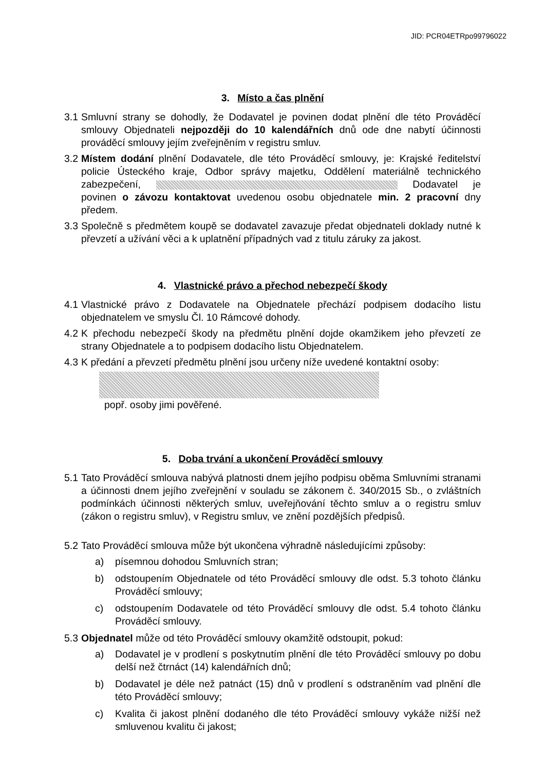JID: PCR04ETRpo99796022
3. Místo a čas plnění
3.1 Smluvní strany se dohodly, že Dodavatel je povinen dodat plnění dle této Prováděcí smlouvy Objednateli nejpozději do 10 kalendářních dnů ode dne nabytí účinnosti prováděcí smlouvy jejím zveřejněním v registru smluv.
3.2 Místem dodání plnění Dodavatele, dle této Prováděcí smlouvy, je: Krajské ředitelství policie Ústeckého kraje, Odbor správy majetku, Oddělení materiálně technického zabezpečení, Dodavatel je povinen o závozu kontaktovat uvedenou osobu objednatele min. 2 pracovní dny předem.
3.3 Společně s předmětem koupě se dodavatel zavazuje předat objednateli doklady nutné k převzetí a užívání věci a k uplatnění případných vad z titulu záruky za jakost.
4. Vlastnické právo a přechod nebezpečí škody
4.1 Vlastnické právo z Dodavatele na Objednatele přechází podpisem dodacího listu objednatelem ve smyslu Čl. 10 Rámcové dohody.
4.2 K přechodu nebezpečí škody na předmětu plnění dojde okamžikem jeho převzetí ze strany Objednatele a to podpisem dodacího listu Objednatelem.
4.3 K předání a převzetí předmětu plnění jsou určeny níže uvedené kontaktní osoby:
popř. osoby jimi pověřené.
5. Doba trvání a ukončení Prováděcí smlouvy
5.1 Tato Prováděcí smlouva nabývá platnosti dnem jejího podpisu oběma Smluvními stranami a účinnosti dnem jejího zveřejnění v souladu se zákonem č. 340/2015 Sb., o zvláštních podmínkách účinnosti některých smluv, uveřejňování těchto smluv a o registru smluv (zákon o registru smluv), v Registru smluv, ve znění pozdějších předpisů.
5.2 Tato Prováděcí smlouva může být ukončena výhradně následujícími způsoby:
a) písemnou dohodou Smluvních stran;
b) odstoupením Objednatele od této Prováděcí smlouvy dle odst. 5.3 tohoto článku Prováděcí smlouvy;
c) odstoupením Dodavatele od této Prováděcí smlouvy dle odst. 5.4 tohoto článku Prováděcí smlouvy.
5.3 Objednatel může od této Prováděcí smlouvy okamžitě odstoupit, pokud:
a) Dodavatel je v prodlení s poskytnutím plnění dle této Prováděcí smlouvy po dobu delší než čtrnáct (14) kalendářních dnů;
b) Dodavatel je déle než patnáct (15) dnů v prodlení s odstraněním vad plnění dle této Prováděcí smlouvy;
c) Kvalita či jakost plnění dodaného dle této Prováděcí smlouvy vykáže nižší než smluvenou kvalitu či jakost;